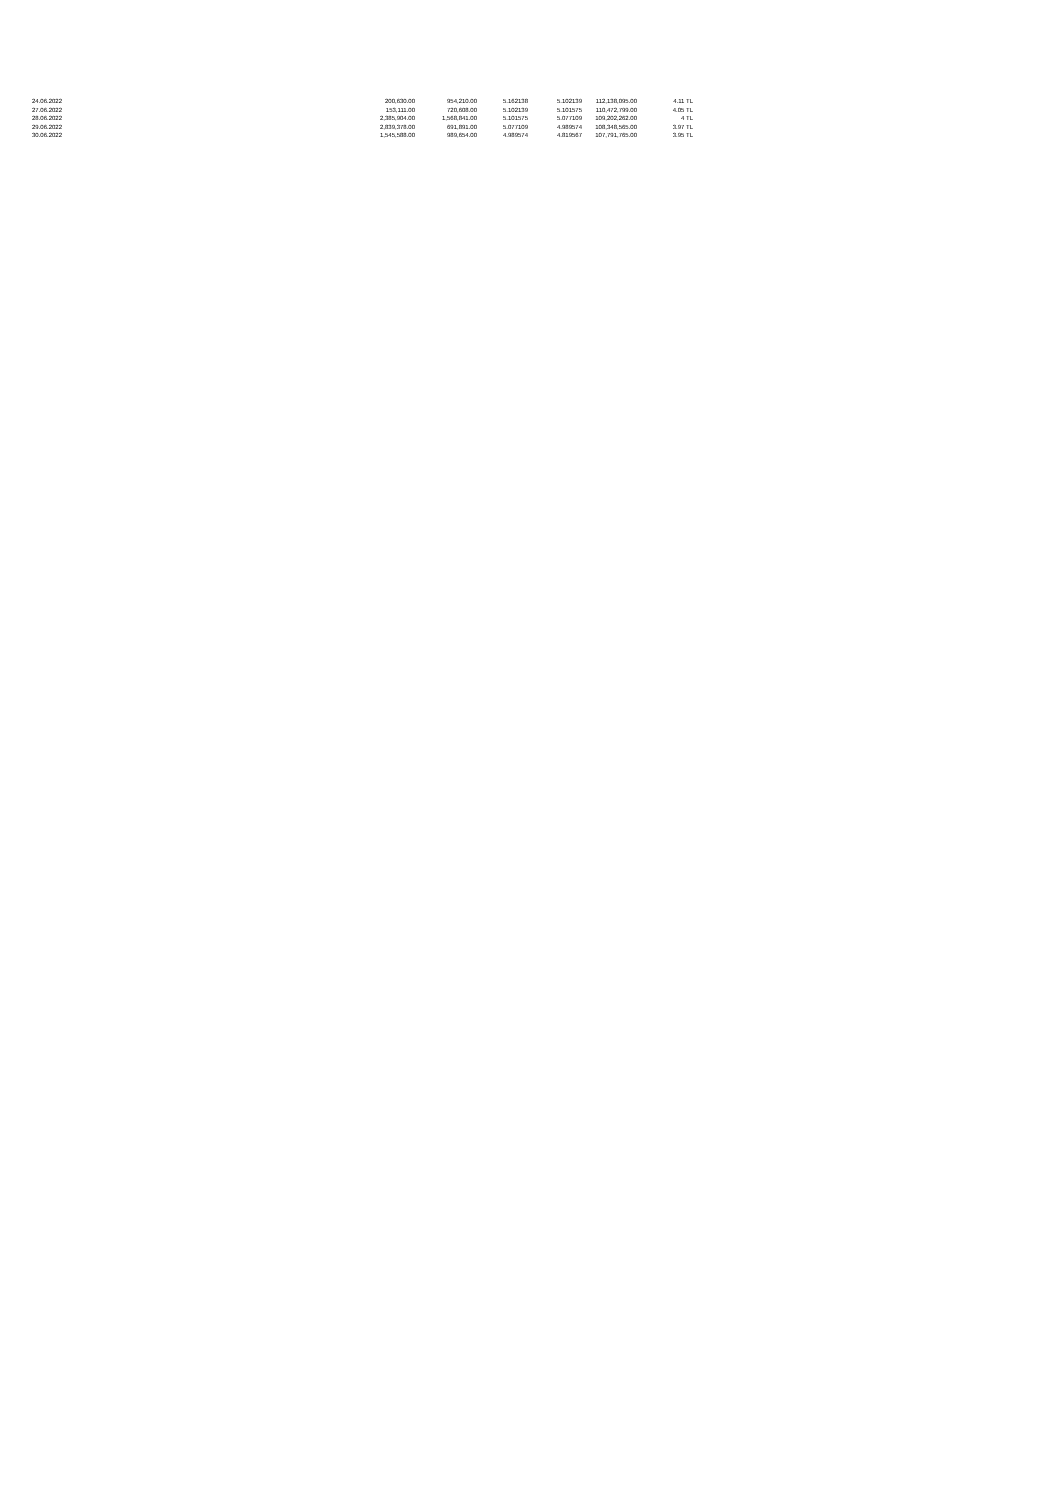| 24.06.2022 | 200,630.00 | 954,210.00 | 5.162138 | 5.102139 | 112,138,095.00 | 4.11 TL |
| 27.06.2022 | 153,111.00 | 720,608.00 | 5.102139 | 5.101575 | 110,472,799.00 | 4.05 TL |
| 28.06.2022 | 2,385,904.00 | 1,568,841.00 | 5.101575 | 5.077109 | 109,202,262.00 | 4 TL |
| 29.06.2022 | 2,839,378.00 | 691,891.00 | 5.077109 | 4.989574 | 108,348,565.00 | 3.97 TL |
| 30.06.2022 | 1,545,588.00 | 989,654.00 | 4.989574 | 4.819567 | 107,791,765.00 | 3.95 TL |